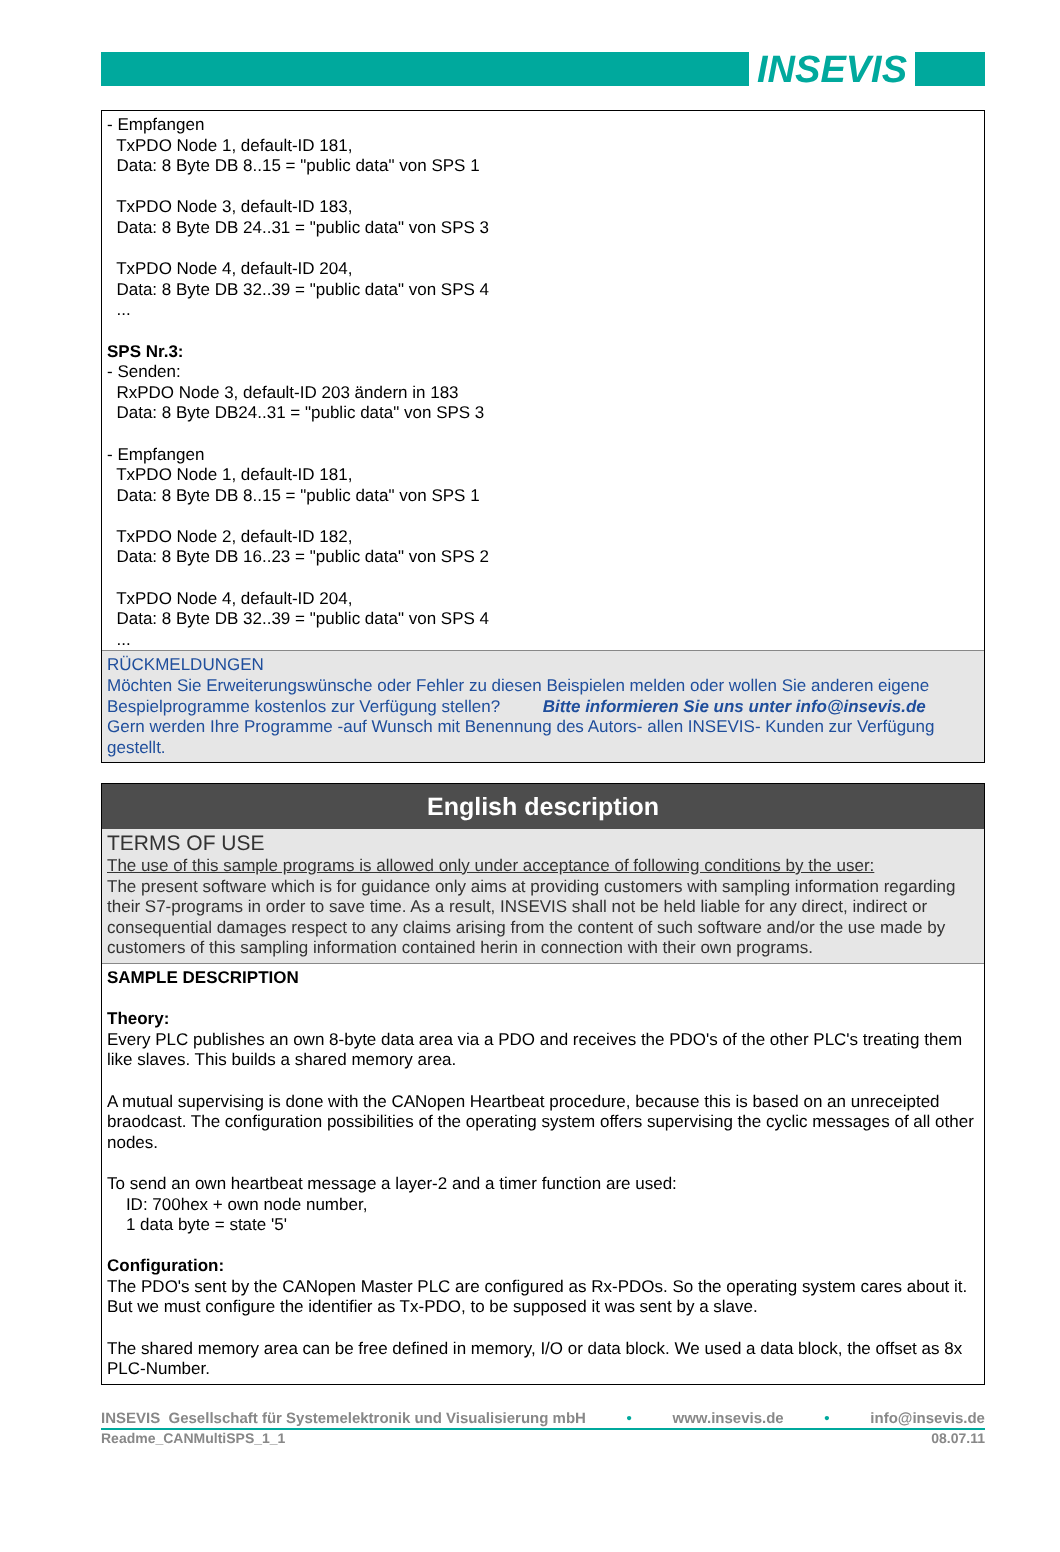INSEVIS
- Empfangen
TxPDO Node 1, default-ID 181,
Data: 8 Byte DB 8..15 = "public data" von SPS 1
TxPDO Node 3, default-ID 183,
Data: 8 Byte DB 24..31 = "public data" von SPS 3
TxPDO Node 4, default-ID 204,
Data: 8 Byte DB 32..39 = "public data" von SPS 4
...
SPS Nr.3:
- Senden:
RxPDO Node 3, default-ID 203 ändern in 183
Data: 8 Byte DB24..31 = "public data" von SPS 3
- Empfangen
TxPDO Node 1, default-ID 181,
Data: 8 Byte DB 8..15 = "public data" von SPS 1
TxPDO Node 2, default-ID 182,
Data: 8 Byte DB 16..23 = "public data" von SPS 2
TxPDO Node 4, default-ID 204,
Data: 8 Byte DB 32..39 = "public data" von SPS 4
...
RÜCKMELDUNGEN
Möchten Sie Erweiterungswünsche oder Fehler zu diesen Beispielen melden oder wollen Sie anderen eigene Bespielprogramme kostenlos zur Verfügung stellen? Bitte informieren Sie uns unter info@insevis.de
Gern werden Ihre Programme -auf Wunsch mit Benennung des Autors- allen INSEVIS- Kunden zur Verfügung gestellt.
English description
TERMS OF USE
The use of this sample programs is allowed only under acceptance of following conditions by the user:
The present software which is for guidance only aims at providing customers with sampling information regarding their S7-programs in order to save time. As a result, INSEVIS shall not be held liable for any direct, indirect or consequential damages respect to any claims arising from the content of such software and/or the use made by customers of this sampling information contained herin in connection with their own programs.
SAMPLE DESCRIPTION
Theory:
Every PLC publishes an own 8-byte data area via a PDO and receives the PDO's of the other PLC's treating them like slaves. This builds a shared memory area.
A mutual supervising is done with the CANopen Heartbeat procedure, because this is based on an unreceipted braodcast. The configuration possibilities of the operating system offers supervising the cyclic messages of all other nodes.
To send an own heartbeat message a layer-2 and a timer function are used:
ID: 700hex + own node number,
1 data byte = state '5'
Configuration:
The PDO's sent by the CANopen Master PLC are configured as Rx-PDOs. So the operating system cares about it. But we must configure the identifier as Tx-PDO, to be supposed it was sent by a slave.
The shared memory area can be free defined in memory, I/O or data block. We used a data block, the offset as 8x PLC-Number.
INSEVIS Gesellschaft für Systemelektronik und Visualisierung mbH • www.insevis.de • info@insevis.de
Readme_CANMultiSPS_1_1 08.07.11